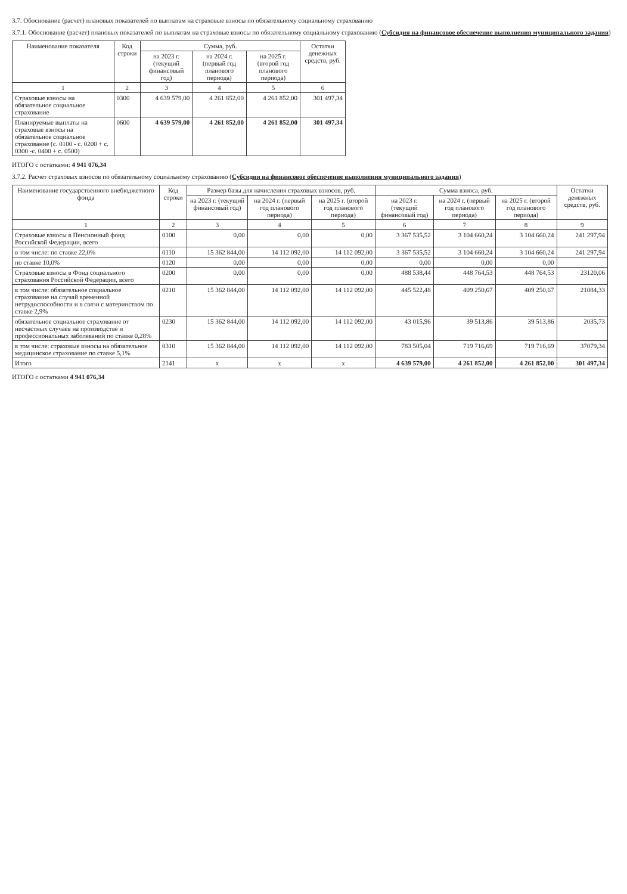3.7. Обоснование (расчет) плановых показателей по выплатам на страховые взносы по обязательному социальному страхованию
3.7.1. Обоснование (расчет) плановых показателей по выплатам на страховые взносы по обязательному социальному страхованию (Субсидия на финансовое обеспечение выполнения муниципального задания)
| Наименование показателя | Код строки | Сумма, руб. | | | Остатки денежных средств, руб. |
| --- | --- | --- | --- | --- | --- |
| | | на 2023 г. (текущий финансовый год) | на 2024 г. (первый год планового периода) | на 2025 г. (второй год планового периода) | |
| 1 | 2 | 3 | 4 | 5 | 6 |
| Страховые взносы на обязательное социальное страхование | 0300 | 4 639 579,00 | 4 261 852,00 | 4 261 852,00 | 301 497,34 |
| Планируемые выплаты на страховые взносы на обязательное социальное страхование (с. 0100 - с. 0200 + с. 0300 -с. 0400 + с. 0500) | 0600 | 4 639 579,00 | 4 261 852,00 | 4 261 852,00 | 301 497,34 |
ИТОГО с остатками: 4 941 076,34
3.7.2. Расчет страховых взносов по обязательному социальному страхованию (Субсидия на финансовое обеспечение выполнения муниципального задания)
| Наименование государственного внебюджетного фонда | Код строки | Размер базы для начисления страховых взносов, руб. | | | Сумма взноса, руб. | | | Остатки денежных средств, руб. |
| --- | --- | --- | --- | --- | --- | --- | --- | --- |
| | | на 2023 г. (текущий финансовый год) | на 2024 г. (первый год планового периода) | на 2025 г. (второй год планового периода) | на 2023 г. (текущий финансовый год) | на 2024 г. (первый год планового периода) | на 2025 г. (второй год планового периода) | |
| 1 | 2 | 3 | 4 | 5 | 6 | 7 | 8 | 9 |
| Страховые взносы в Пенсионный фонд Российской Федерации, всего | 0100 | 0,00 | 0,00 | 0,00 | 3 367 535,52 | 3 104 660,24 | 3 104 660,24 | 241 297,94 |
| в том числе: по ставке 22,0% | 0110 | 15 362 844,00 | 14 112 092,00 | 14 112 092,00 | 3 367 535,52 | 3 104 660,24 | 3 104 660,24 | 241 297,94 |
| по ставке 10,0% | 0120 | 0,00 | 0,00 | 0,00 | 0,00 | 0,00 | 0,00 | |
| Страховые взносы в Фонд социального страхования Российской Федерации, всего | 0200 | 0,00 | 0,00 | 0,00 | 488 538,44 | 448 764,53 | 448 764,53 | 23120,06 |
| в том числе: обязательное социальное страхование на случай временной нетрудоспособности и в связи с материнством по ставке 2,9% | 0210 | 15 362 844,00 | 14 112 092,00 | 14 112 092,00 | 445 522,48 | 409 250,67 | 409 250,67 | 21084,33 |
| обязательное социальное страхование от несчастных случаев на производстве и профессиональных заболеваний по ставке 0,28% | 0230 | 15 362 844,00 | 14 112 092,00 | 14 112 092,00 | 43 015,96 | 39 513,86 | 39 513,86 | 2035,73 |
| в том числе: страховые взносы на обязательное медицинское страхование по ставке 5,1% | 0310 | 15 362 844,00 | 14 112 092,00 | 14 112 092,00 | 783 505,04 | 719 716,69 | 719 716,69 | 37079,34 |
| Итого | 2141 | x | x | x | 4 639 579,00 | 4 261 852,00 | 4 261 852,00 | 301 497,34 |
ИТОГО с остатками 4 941 076,34